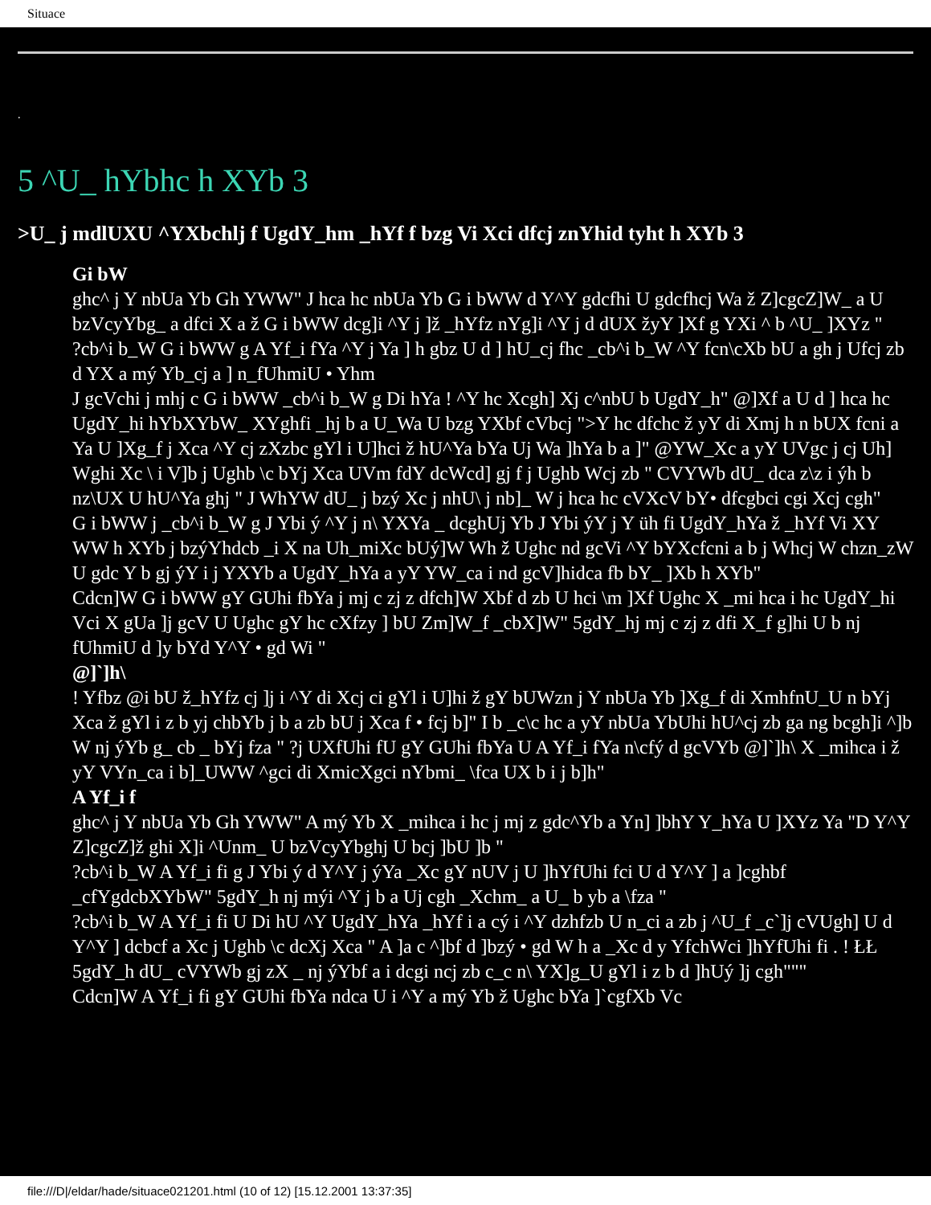Situace
.
5 ^U_ hYbhc h XYb 3
>U_ j mdlUXU ^YXbchlj f UgdY_hm _hYf f bzg Vi Xci dfcj znYhid tyht h XYb 3
Gi bW
ghc^ j Y nbUa Yb Gh YWW" J hca hc nbUa Yb G i bWW d Y^Y gdcfhi U gdcfhcj Wa ž Z]cgcZ]W_ a U bzVcyYbg_ a dfci X a ž G i bWW dcg]i ^Y j ]ž _hYfz nYg]i ^Y j d dUX žyY ]Xf g YXi ^ b ^U_ ]XYz "
?cb^i b_W G i bWW g A Yf_i fYa ^Y j Ya ] h gbz U d ] hU_cj fhc _cb^i b_W ^Y fcn\cXb bU a gh j Ufcj zb d YX a mý Yb_cj a ] n_fUhmiU • Yhm
J gcVchi j mhj c G i bWW _cb^i b_W g Di hYa ! ^Y hc Xcgh] Xj c^nbU b UgdY_h" @]Xf a U d ] hca hc UgdY_hi hYbXYbW_ XYghfi _hj b a U_Wa U bzg YXbf cVbcj ">Y hc dfchc ž yY di Xmj h n bUX fcni a Ya U ]Xg_f j Xca ^Y cj zXzbc gYl i U]hci ž hU^Ya bYa Uj Wa ]hYa b a ]" @YW_Xc a yY UVgc j cj Uh] Wghi Xc \ i V]b j Ughb \c bYj Xca UVm fdY dcWcd] gj f j Ughb Wcj zb " CVYWb dU_ dca z\z i ýh b nz\UX U hU^Ya ghj " J WhYW dU_ j bzý Xc j nhU\ j nb]_ W j hca hc cVXcV bY• dfcgbci cgi Xcj cgh"
G i bWW j _cb^i b_W g J Ybi ý ^Y j n\ YXYa _ dcghUj Yb J Ybi ýY j Y üh fi UgdY_hYa ž _hYf Vi XY WW h XYb j bzýYhdcb _i X na Uh_miXc bUý]W Wh ž Ughc nd gcVi ^Y bYXcfcni a b j Whcj W chzn_zW U gdc Y b gj ýY i j YXYb a UgdY_hYa a yY YW_ca i nd gcV]hidca fb bY_ ]Xb h XYb"
Cdcn]W G i bWW gY GUhi fbYa j mj c zj z dfch]W Xbf d zb U hci \m ]Xf Ughc X _mi hca i hc UgdY_hi Vci X gUa ]j gcV U Ughc gY hc cXfzy ] bU Zm]W_f _cbX]W" 5gdY_hj mj c zj z dfi X_f g]hi U b nj fUhmiU d ]y bYd Y^Y • gd Wi "
@]`]h\
! Yfbz @i bU ž_hYfz cj ]j i ^Y di Xcj ci gYl i U]hi ž gY bUWzn j Y nbUa Yb ]Xg_f di XmhfnU_U n bYj Xca ž gYl i z b yj chbYb j b a zb bU j Xca f • fcj b]" I b _c\c hc a yY nbUa YbUhi hU^cj zb ga ng bcgh]i ^]b W nj ýYb g_ cb _ bYj fza " ?j UXfUhi fU gY GUhi fbYa U A Yf_i fYa n\cfý d gcVYb @]`]h\ X _mihca i ž yY VYn_ca i b]_UWW ^gci di XmicXgci nYbmi_ \fca UX b i j b]h"
A Yf_i f
ghc^ j Y nbUa Yb Gh YWW" A mý Yb X _mihca i hc j mj z gdc^Yb a Yn] ]bhY Y_hYa U ]XYz Ya "D Y^Y Z]cgcZ]ž ghi X]i ^Unm_ U bzVcyYbghj U bcj ]bU ]b "
?cb^i b_W A Yf_i fi g J Ybi ý d Y^Y j ýYa _Xc gY nUV j U ]hYfUhi fci U d Y^Y ] a ]cghbf _cfYgdcbXYbW" 5gdY_h nj mýi ^Y j b a Uj cgh _Xchm_ a U_ b yb a \fza "
?cb^i b_W A Yf_i fi U Di hU ^Y UgdY_hYa _hYf i a cý i ^Y dzhfzb U n_ci a zb j ^U_f _c`]j cVUgh] U d Y^Y ] dcbcf a Xc j Ughb \c dcXj Xca " A ]a c ^]bf d ]bzý • gd W h a _Xc d y YfchWci ]hYfUhi fi . ! ŁŁ 5gdY_h dU_ cVYWb gj zX _ nj ýYbf a i dcgi ncj zb c_c n\ YX]g_U gYl i z b d ]hUý ]j cgh"""
Cdcn]W A Yf_i fi gY GUhi fbYa ndca U i ^Y a mý Yb ž Ughc bYa ]`cgfXb Vc
file:///D|/eldar/hade/situace021201.html (10 of 12) [15.12.2001 13:37:35]